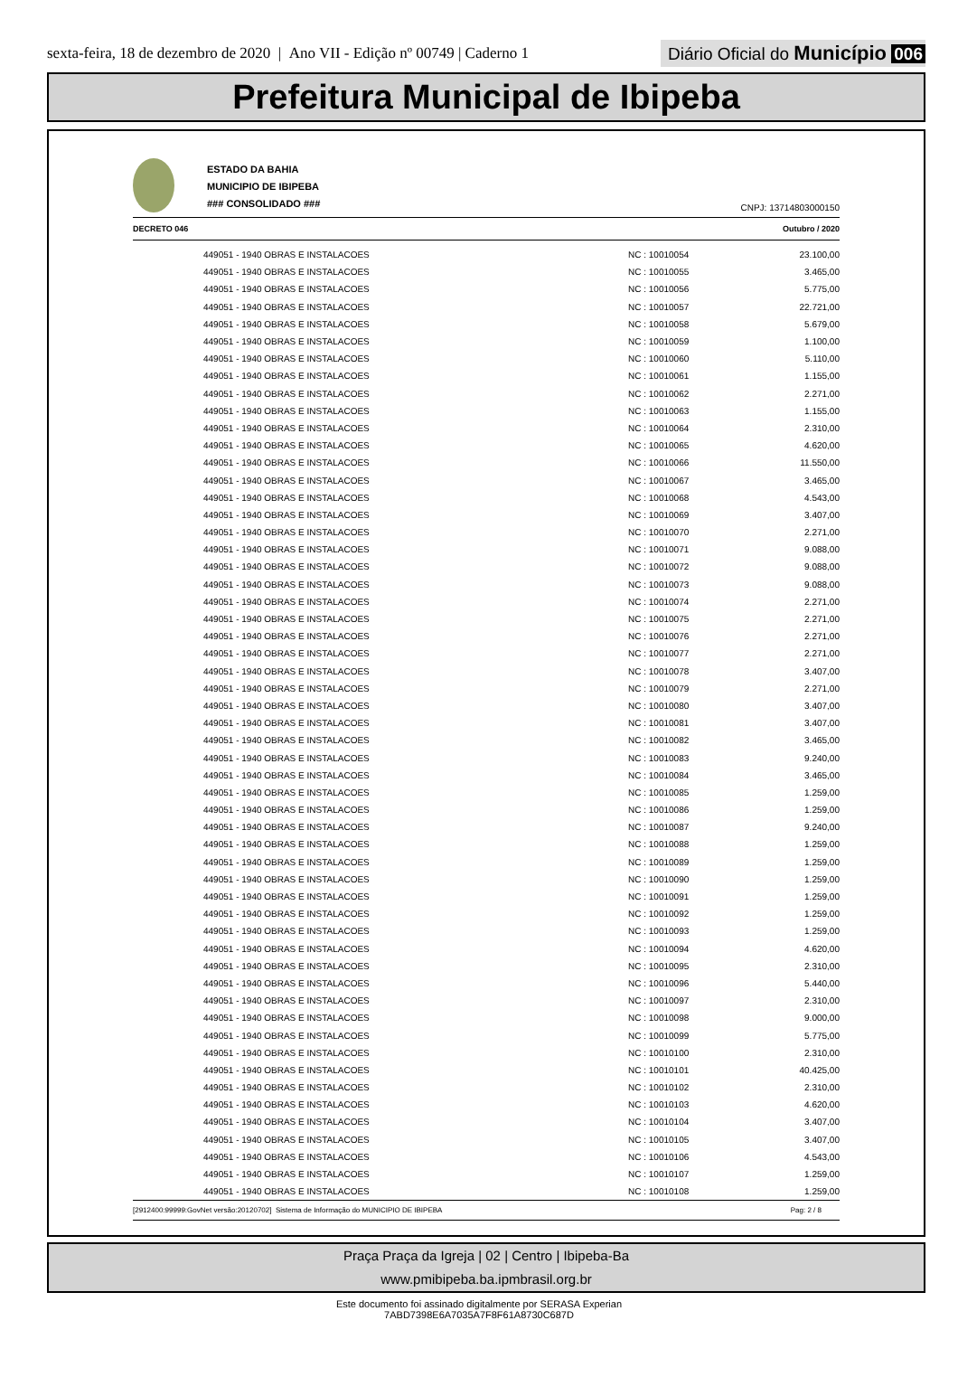sexta-feira, 18 de dezembro de 2020 | Ano VII - Edição nº 00749 | Caderno 1
Diário Oficial do Município 006
Prefeitura Municipal de Ibipeba
ESTADO DA BAHIA
MUNICIPIO DE IBIPEBA
### CONSOLIDADO ###
CNPJ: 13714803000150
DECRETO 046 Outubro / 2020
| 449051 - 1940 OBRAS E INSTALACOES | NC : 10010054 | 23.100,00 |
| 449051 - 1940 OBRAS E INSTALACOES | NC : 10010055 | 3.465,00 |
| 449051 - 1940 OBRAS E INSTALACOES | NC : 10010056 | 5.775,00 |
| 449051 - 1940 OBRAS E INSTALACOES | NC : 10010057 | 22.721,00 |
| 449051 - 1940 OBRAS E INSTALACOES | NC : 10010058 | 5.679,00 |
| 449051 - 1940 OBRAS E INSTALACOES | NC : 10010059 | 1.100,00 |
| 449051 - 1940 OBRAS E INSTALACOES | NC : 10010060 | 5.110,00 |
| 449051 - 1940 OBRAS E INSTALACOES | NC : 10010061 | 1.155,00 |
| 449051 - 1940 OBRAS E INSTALACOES | NC : 10010062 | 2.271,00 |
| 449051 - 1940 OBRAS E INSTALACOES | NC : 10010063 | 1.155,00 |
| 449051 - 1940 OBRAS E INSTALACOES | NC : 10010064 | 2.310,00 |
| 449051 - 1940 OBRAS E INSTALACOES | NC : 10010065 | 4.620,00 |
| 449051 - 1940 OBRAS E INSTALACOES | NC : 10010066 | 11.550,00 |
| 449051 - 1940 OBRAS E INSTALACOES | NC : 10010067 | 3.465,00 |
| 449051 - 1940 OBRAS E INSTALACOES | NC : 10010068 | 4.543,00 |
| 449051 - 1940 OBRAS E INSTALACOES | NC : 10010069 | 3.407,00 |
| 449051 - 1940 OBRAS E INSTALACOES | NC : 10010070 | 2.271,00 |
| 449051 - 1940 OBRAS E INSTALACOES | NC : 10010071 | 9.088,00 |
| 449051 - 1940 OBRAS E INSTALACOES | NC : 10010072 | 9.088,00 |
| 449051 - 1940 OBRAS E INSTALACOES | NC : 10010073 | 9.088,00 |
| 449051 - 1940 OBRAS E INSTALACOES | NC : 10010074 | 2.271,00 |
| 449051 - 1940 OBRAS E INSTALACOES | NC : 10010075 | 2.271,00 |
| 449051 - 1940 OBRAS E INSTALACOES | NC : 10010076 | 2.271,00 |
| 449051 - 1940 OBRAS E INSTALACOES | NC : 10010077 | 2.271,00 |
| 449051 - 1940 OBRAS E INSTALACOES | NC : 10010078 | 3.407,00 |
| 449051 - 1940 OBRAS E INSTALACOES | NC : 10010079 | 2.271,00 |
| 449051 - 1940 OBRAS E INSTALACOES | NC : 10010080 | 3.407,00 |
| 449051 - 1940 OBRAS E INSTALACOES | NC : 10010081 | 3.407,00 |
| 449051 - 1940 OBRAS E INSTALACOES | NC : 10010082 | 3.465,00 |
| 449051 - 1940 OBRAS E INSTALACOES | NC : 10010083 | 9.240,00 |
| 449051 - 1940 OBRAS E INSTALACOES | NC : 10010084 | 3.465,00 |
| 449051 - 1940 OBRAS E INSTALACOES | NC : 10010085 | 1.259,00 |
| 449051 - 1940 OBRAS E INSTALACOES | NC : 10010086 | 1.259,00 |
| 449051 - 1940 OBRAS E INSTALACOES | NC : 10010087 | 9.240,00 |
| 449051 - 1940 OBRAS E INSTALACOES | NC : 10010088 | 1.259,00 |
| 449051 - 1940 OBRAS E INSTALACOES | NC : 10010089 | 1.259,00 |
| 449051 - 1940 OBRAS E INSTALACOES | NC : 10010090 | 1.259,00 |
| 449051 - 1940 OBRAS E INSTALACOES | NC : 10010091 | 1.259,00 |
| 449051 - 1940 OBRAS E INSTALACOES | NC : 10010092 | 1.259,00 |
| 449051 - 1940 OBRAS E INSTALACOES | NC : 10010093 | 1.259,00 |
| 449051 - 1940 OBRAS E INSTALACOES | NC : 10010094 | 4.620,00 |
| 449051 - 1940 OBRAS E INSTALACOES | NC : 10010095 | 2.310,00 |
| 449051 - 1940 OBRAS E INSTALACOES | NC : 10010096 | 5.440,00 |
| 449051 - 1940 OBRAS E INSTALACOES | NC : 10010097 | 2.310,00 |
| 449051 - 1940 OBRAS E INSTALACOES | NC : 10010098 | 9.000,00 |
| 449051 - 1940 OBRAS E INSTALACOES | NC : 10010099 | 5.775,00 |
| 449051 - 1940 OBRAS E INSTALACOES | NC : 10010100 | 2.310,00 |
| 449051 - 1940 OBRAS E INSTALACOES | NC : 10010101 | 40.425,00 |
| 449051 - 1940 OBRAS E INSTALACOES | NC : 10010102 | 2.310,00 |
| 449051 - 1940 OBRAS E INSTALACOES | NC : 10010103 | 4.620,00 |
| 449051 - 1940 OBRAS E INSTALACOES | NC : 10010104 | 3.407,00 |
| 449051 - 1940 OBRAS E INSTALACOES | NC : 10010105 | 3.407,00 |
| 449051 - 1940 OBRAS E INSTALACOES | NC : 10010106 | 4.543,00 |
| 449051 - 1940 OBRAS E INSTALACOES | NC : 10010107 | 1.259,00 |
| 449051 - 1940 OBRAS E INSTALACOES | NC : 10010108 | 1.259,00 |
[2912400:99999:GovNet versão:20120702] Sistema de Informação do MUNICIPIO DE IBIPEBA Pag: 2 / 8
Praça Praça da Igreja | 02 | Centro | Ibipeba-Ba
www.pmibipeba.ba.ipmbrasil.org.br
Este documento foi assinado digitalmente por SERASA Experian
7ABD7398E6A7035A7F8F61A8730C687D